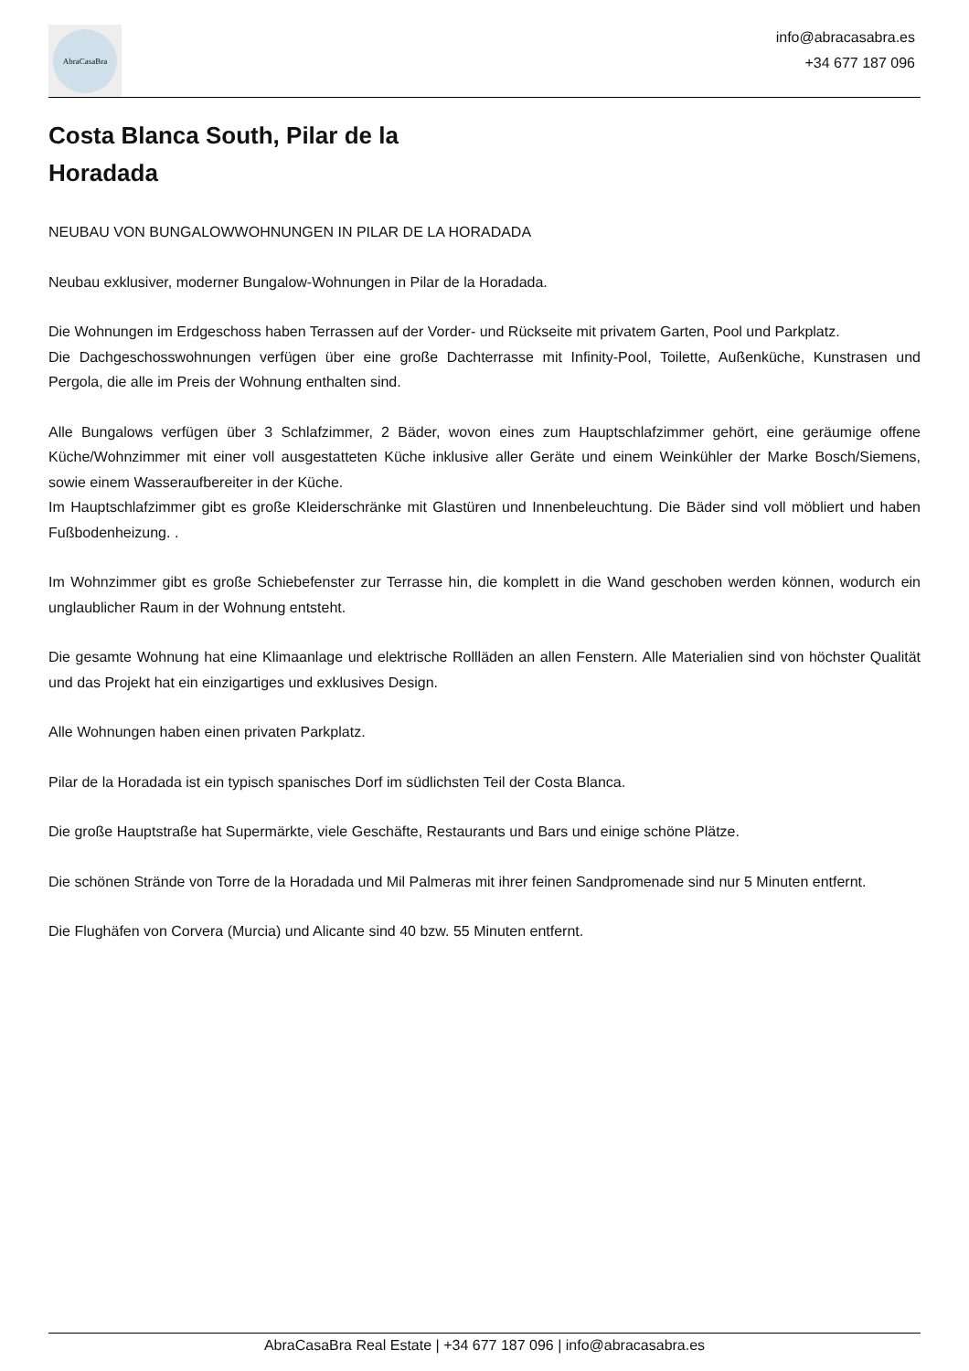AbraCasaBra
info@abracasabra.es
+34 677 187 096
Costa Blanca South, Pilar de la Horadada
NEUBAU VON BUNGALOWWOHNUNGEN IN PILAR DE LA HORADADA
Neubau exklusiver, moderner Bungalow-Wohnungen in Pilar de la Horadada.
Die Wohnungen im Erdgeschoss haben Terrassen auf der Vorder- und Rückseite mit privatem Garten, Pool und Parkplatz.
Die Dachgeschosswohnungen verfügen über eine große Dachterrasse mit Infinity-Pool, Toilette, Außenküche, Kunstrasen und Pergola, die alle im Preis der Wohnung enthalten sind.
Alle Bungalows verfügen über 3 Schlafzimmer, 2 Bäder, wovon eines zum Hauptschlafzimmer gehört, eine geräumige offene Küche/Wohnzimmer mit einer voll ausgestatteten Küche inklusive aller Geräte und einem Weinkühler der Marke Bosch/Siemens, sowie einem Wasseraufbereiter in der Küche.
Im Hauptschlafzimmer gibt es große Kleiderschränke mit Glastüren und Innenbeleuchtung. Die Bäder sind voll möbliert und haben Fußbodenheizung. .
Im Wohnzimmer gibt es große Schiebefenster zur Terrasse hin, die komplett in die Wand geschoben werden können, wodurch ein unglaublicher Raum in der Wohnung entsteht.
Die gesamte Wohnung hat eine Klimaanlage und elektrische Rollläden an allen Fenstern. Alle Materialien sind von höchster Qualität und das Projekt hat ein einzigartiges und exklusives Design.
Alle Wohnungen haben einen privaten Parkplatz.
Pilar de la Horadada ist ein typisch spanisches Dorf im südlichsten Teil der Costa Blanca.
Die große Hauptstraße hat Supermärkte, viele Geschäfte, Restaurants und Bars und einige schöne Plätze.
Die schönen Strände von Torre de la Horadada und Mil Palmeras mit ihrer feinen Sandpromenade sind nur 5 Minuten entfernt.
Die Flughäfen von Corvera (Murcia) und Alicante sind 40 bzw. 55 Minuten entfernt.
AbraCasaBra Real Estate | +34 677 187 096 | info@abracasabra.es